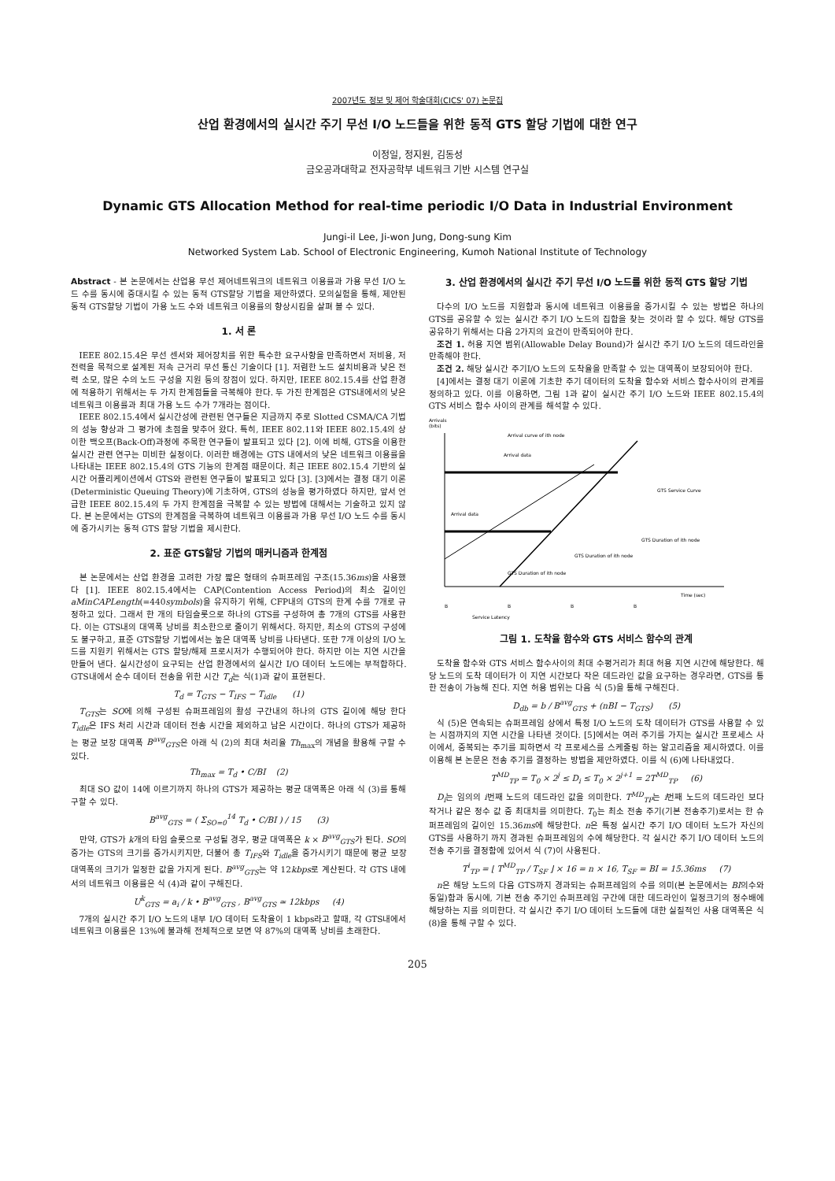2007년도 정보 및 제어 학술대회(CICS' 07) 논문집
산업 환경에서의 실시간 주기 무선 I/O 노드들을 위한 동적 GTS 할당 기법에 대한 연구
이정일, 정지원, 김동성
금오공과대학교 전자공학부 네트워크 기반 시스템 연구실
Dynamic GTS Allocation Method for real-time periodic I/O Data in Industrial Environment
Jungi-il Lee, Ji-won Jung, Dong-sung Kim
Networked System Lab. School of Electronic Engineering, Kumoh National Institute of Technology
Abstract - 본 논문에서는 산업용 무선 제어네트워크의 네트워크 이용률과 가용 무선 I/O 노드 수를 동시에 증대시킬 수 있는 동적 GTS할당 기법을 제안하였다. 모의실험을 통해, 제안된 동적 GTS할당 기법이 가용 노드 수와 네트워크 이용률의 향상시킴을 살펴 볼 수 있다.
1. 서 론
IEEE 802.15.4은 무선 센서와 제어장치를 위한 특수한 요구사항을 만족하면서 저비용, 저 전력을 목적으로 설계된 저속 근거리 무선 통신 기술이다 [1]. 저렴한 노드 설치비용과 낮은 전력 소모, 많은 수의 노드 구성을 지원 등의 장점이 있다. 하지만, IEEE 802.15.4를 산업 환경에 적용하기 위해서는 두 가지 한계점들을 극복해야 한다. 두 가진 한계점은 GTS내에서의 낮은 네트워크 이용률과 최대 가용 노드 수가 7개라는 점이다.
IEEE 802.15.4에서 실시간성에 관련된 연구들은 지금까지 주로 Slotted CSMA/CA 기법의 성능 향상과 그 평가에 초점을 맞추어 왔다. 특히, IEEE 802.11와 IEEE 802.15.4의 상이한 백오프(Back-Off)과정에 주목한 연구들이 발표되고 있다 [2]. 이에 비해, GTS을 이용한 실시간 관련 연구는 미비한 실정이다. 이러한 배경에는 GTS 내에서의 낮은 네트워크 이용률을 나타내는 IEEE 802.15.4의 GTS 기능의 한계점 때문이다. 최근 IEEE 802.15.4 기반의 실시간 어플리케이션에서 GTS와 관련된 연구들이 발표되고 있다 [3]. [3]에서는 결정 대기 이론(Deterministic Queuing Theory)에 기초하여, GTS의 성능을 평가하였다 하지만, 앞서 언급한 IEEE 802.15.4의 두 가지 한계점을 극복할 수 있는 방법에 대해서는 기술하고 있지 않다. 본 논문에서는 GTS의 한계점을 극복하여 네트워크 이용률과 가용 무선 I/O 노드 수를 동시에 증가시키는 동적 GTS 할당 기법을 제시한다.
2. 표준 GTS할당 기법의 매커니즘과 한계점
본 논문에서는 산업 환경을 고려한 가장 짧은 형태의 슈퍼프레임 구조(15.36ms)을 사용했다 [1]. IEEE 802.15.4에서는 CAP(Contention Access Period)의 최소 길이인 aMinCAPLength(=440symbols)을 유지하기 위해, CFP내의 GTS의 한계 수를 7개로 규정하고 있다. 그래서 한 개의 타임슬롯으로 하나의 GTS를 구성하여 총 7개의 GTS를 사용한다. 이는 GTS내의 대역폭 낭비를 최소한으로 줄이기 위해서다. 하지만, 최소의 GTS의 구성에도 불구하고, 표준 GTS할당 기법에서는 높은 대역폭 낭비를 나타낸다. 또한 7개 이상의 I/O 노드를 지원키 위해서는 GTS 할당/해제 프로시저가 수행되어야 한다. 하지만 이는 지연 시간을 만들어 낸다. 실시간성이 요구되는 산업 환경에서의 실시간 I/O 데이터 노드에는 부적합하다. GTS내에서 순수 데이터 전송을 위한 시간 T<sub>d</sub>는 식(1)과 같이 표현된다.
T<sub>d</sub> = T<sub>GTS</sub> − T<sub>IFS</sub> − T<sub>idle</sub> (1)
T<sub>GTS</sub>는 SO에 의해 구성된 슈퍼프레임의 활성 구간내의 하나의 GTS 길이에 해당 한다 T<sub>idle</sub>은 IFS 처리 시간과 데이터 전송 시간을 제외하고 남은 시간이다. 하나의 GTS가 제공하는 평균 보장 대역폭 B<sup>avg</sup><sub>GTS</sub>은 아래 식 (2)의 최대 처리율 Th<sub>max</sub>의 개념을 활용해 구할 수 있다.
Th<sub>max</sub> = T<sub>d</sub> • C/BI (2)
최대 SO 값이 14에 이르기까지 하나의 GTS가 제공하는 평균 대역폭은 아래 식 (3)를 통해 구할 수 있다.
B<sup>avg</sup><sub>GTS</sub> = ( Σ<sub>SO=0</sub><sup>14</sup> T<sub>d</sub> • C/BI ) / 15 (3)
만약, GTS가 k개의 타임 슬롯으로 구성될 경우, 평균 대역폭은 k × B<sup>avg</sup><sub>GTS</sub>가 된다. SO의 증가는 GTS의 크기를 증가시키지만, 더불어 총 T<sub>IFS</sub>와 T<sub>idle</sub>을 증가시키기 때문에 평균 보장 대역폭의 크기가 일정한 값을 가지게 된다. B<sup>avg</sup><sub>GTS</sub>는 약 12kbps로 계산된다. 각 GTS 내에서의 네트워크 이용률은 식 (4)과 같이 구해진다.
U<sup>k</sup><sub>GTS</sub> = a<sub>i</sub> / k • B<sup>avg</sup><sub>GTS</sub> , B<sup>avg</sup><sub>GTS</sub> ≃ 12kbps (4)
7개의 실시간 주기 I/O 노드의 내부 I/O 데이터 도착율이 1 kbps라고 할때, 각 GTS내에서 네트워크 이용률은 13%에 불과해 전체적으로 보면 약 87%의 대역폭 낭비를 초래한다.
3. 산업 환경에서의 실시간 주기 무선 I/O 노드를 위한 동적 GTS 할당 기법
다수의 I/O 노드를 지원함과 동시에 네트워크 이용률을 증가시킬 수 있는 방법은 하나의 GTS를 공유할 수 있는 실시간 주기 I/O 노드의 집합을 찾는 것이라 할 수 있다. 해당 GTS를 공유하기 위해서는 다음 2가지의 요건이 만족되어야 한다.
조건 1. 허용 지연 범위(Allowable Delay Bound)가 실시간 주기 I/O 노드의 데드라인을 만족해야 한다.
조건 2. 해당 실시간 주기I/O 노드의 도착율을 만족할 수 있는 대역폭이 보장되어야 한다.
[4]에서는 결정 대기 이론에 기초한 주기 데이터의 도착율 함수와 서비스 함수사이의 관계를 정의하고 있다. 이를 이용하면, 그림 1과 같이 실시간 주기 I/O 노드와 IEEE 802.15.4의 GTS 서비스 함수 사이의 관계를 해석할 수 있다.
Arrivals
(bits)
Time (sec)
Arrival curve of ith node
Arrival data
Arrival data
GTS Service Curve
GTS Duration of ith node
GTS Duration of ith node
GTS Duration of ith node
B
B
B
B
Service Latency
그림 1. 도착율 함수와 GTS 서비스 함수의 관계
도착율 함수와 GTS 서비스 함수사이의 최대 수평거리가 최대 허용 지연 시간에 해당한다. 해당 노드의 도착 데이터가 이 지연 시간보다 작은 데드라인 값을 요구하는 경우라면, GTS를 통한 전송이 가능해 진다. 지연 허용 범위는 다음 식 (5)을 통해 구해진다.
D<sub>db</sub> = b / B<sup>avg</sup><sub>GTS</sub> + (nBI − T<sub>GTS</sub>) (5)
식 (5)은 연속되는 슈퍼프레임 상에서 특정 I/O 노드의 도착 데이터가 GTS를 사용할 수 있는 시점까지의 지연 시간을 나타낸 것이다. [5]에서는 여러 주기를 가지는 실시간 프로세스 사이에서, 중복되는 주기를 피하면서 각 프로세스를 스케줄링 하는 알고리즘을 제시하였다. 이를 이용해 본 논문은 전송 주기를 결정하는 방법을 제안하였다. 이를 식 (6)에 나타내었다.
T<sup>MD</sup><sub>TP</sub> = T<sub>0</sub> × 2<sup>j</sup> ≤ D<sub>i</sub> ≤ T<sub>0</sub> × 2<sup>j+1</sup> = 2T<sup>MD</sup><sub>TP</sub> (6)
D<sub>i</sub>는 임의의 i번째 노드의 데드라인 값을 의미한다. T<sup>MD</sup><sub>TP</sub>는 i번째 노드의 데드라인 보다 작거나 같은 정수 값 중 최대치를 의미한다. T<sub>0</sub>는 최소 전송 주기(기본 전송주기)로서는 한 슈퍼프레임의 길이인 15.36ms에 해당한다. n은 특정 실시간 주기 I/O 데이터 노드가 자신의 GTS를 사용하기 까지 경과된 슈퍼프레임의 수에 해당한다. 각 실시간 주기 I/O 데이터 노드의 전송 주기를 결정함에 있어서 식 (7)이 사용된다.
T<sup>i</sup><sub>TP</sub> = ⌊ T<sup>MD</sup><sub>TP</sub> / T<sub>SF</sub> ⌋ × 16 = n × 16, T<sub>SF</sub> = BI = 15.36ms (7)
n은 해당 노드의 다음 GTS까지 경과되는 슈퍼프레임의 수를 의미(본 논문에서는 BI의수와 동일)함과 동시에, 기본 전송 주기인 슈퍼프레임 구간에 대한 데드라인이 일정크기의 정수배에 해당하는 지를 의미한다. 각 실시간 주기 I/O 데이터 노드들에 대한 실질적인 사용 대역폭은 식 (8)을 통해 구할 수 있다.
205